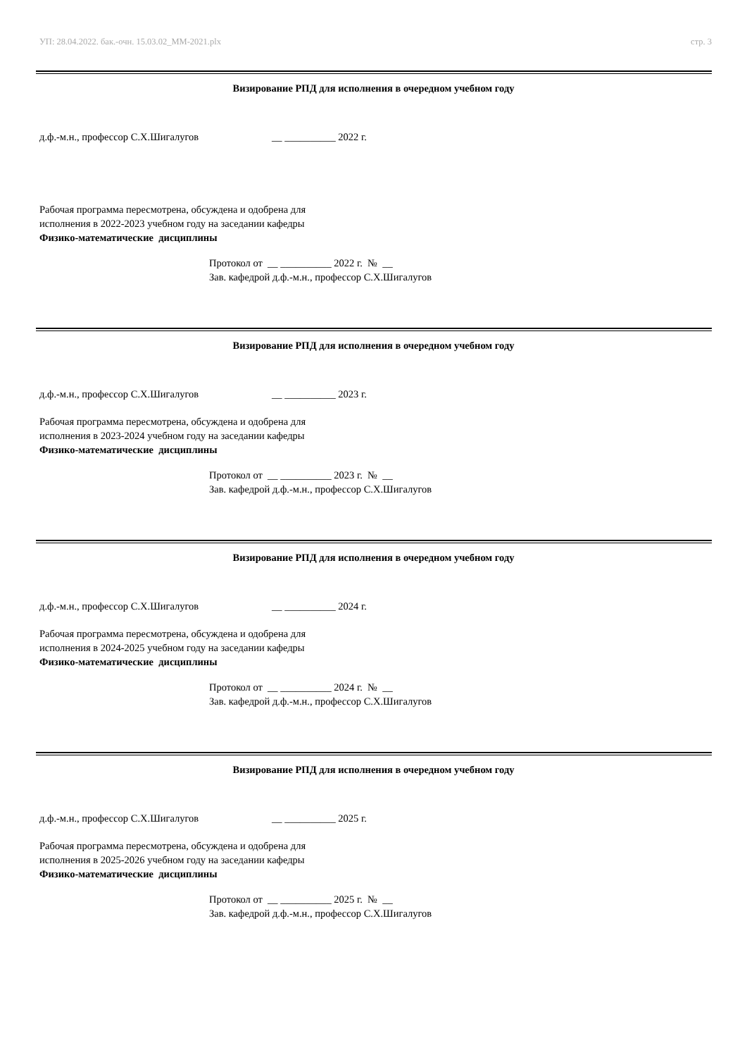УП: 28.04.2022. бак.-очн. 15.03.02_ММ-2021.plx стр. 3
Визирование РПД для исполнения в очередном учебном году
д.ф.-м.н., профессор С.Х.Шигалугов __ __________ 2022 г.
Рабочая программа пересмотрена, обсуждена и одобрена для
исполнения в 2022-2023 учебном году на заседании кафедры
Физико-математические дисциплины
Протокол от __ __________ 2022 г. № __
Зав. кафедрой д.ф.-м.н., профессор С.Х.Шигалугов
Визирование РПД для исполнения в очередном учебном году
д.ф.-м.н., профессор С.Х.Шигалугов __ __________ 2023 г.
Рабочая программа пересмотрена, обсуждена и одобрена для
исполнения в 2023-2024 учебном году на заседании кафедры
Физико-математические дисциплины
Протокол от __ __________ 2023 г. № __
Зав. кафедрой д.ф.-м.н., профессор С.Х.Шигалугов
Визирование РПД для исполнения в очередном учебном году
д.ф.-м.н., профессор С.Х.Шигалугов __ __________ 2024 г.
Рабочая программа пересмотрена, обсуждена и одобрена для
исполнения в 2024-2025 учебном году на заседании кафедры
Физико-математические дисциплины
Протокол от __ __________ 2024 г. № __
Зав. кафедрой д.ф.-м.н., профессор С.Х.Шигалугов
Визирование РПД для исполнения в очередном учебном году
д.ф.-м.н., профессор С.Х.Шигалугов __ __________ 2025 г.
Рабочая программа пересмотрена, обсуждена и одобрена для
исполнения в 2025-2026 учебном году на заседании кафедры
Физико-математические дисциплины
Протокол от __ __________ 2025 г. № __
Зав. кафедрой д.ф.-м.н., профессор С.Х.Шигалугов